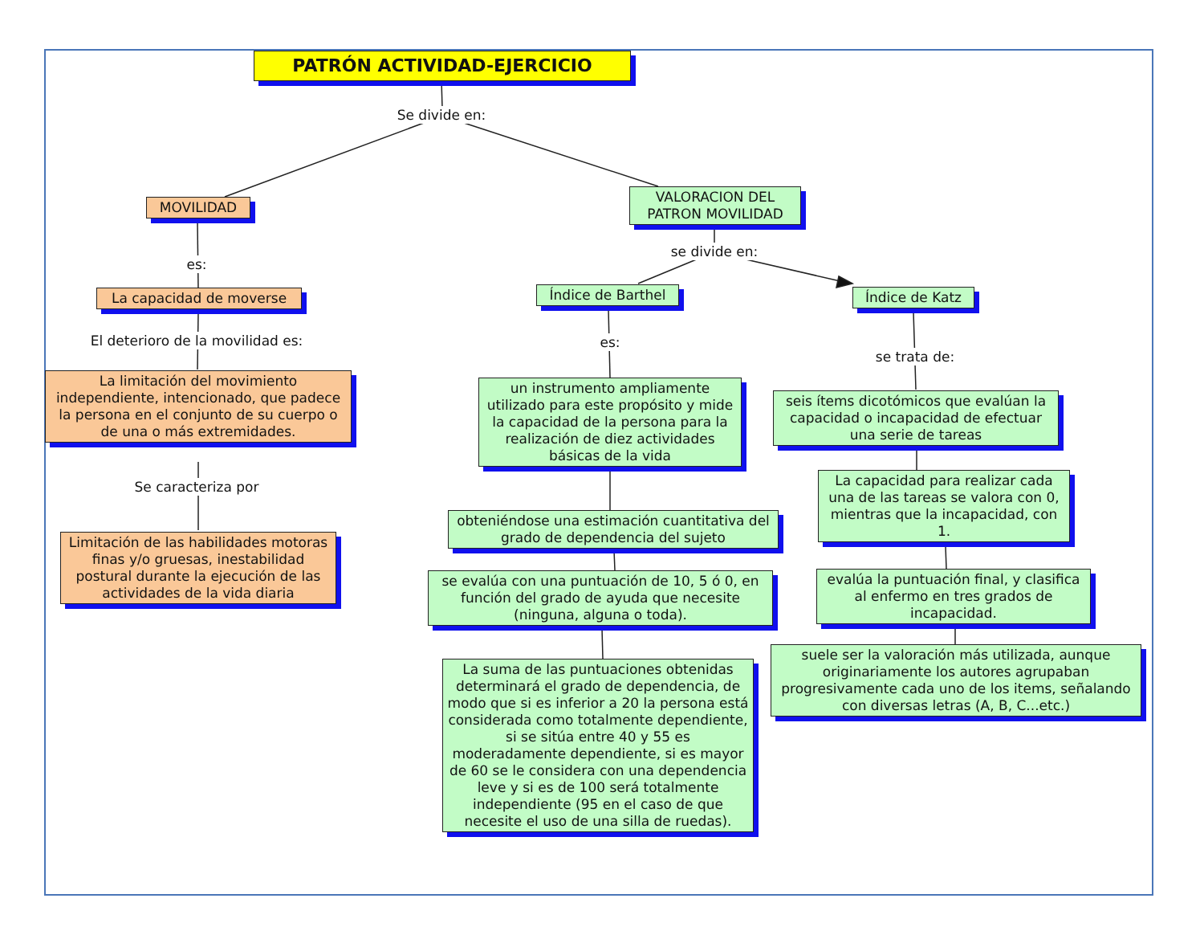PATRÓN ACTIVIDAD-EJERCICIO
Se divide en:
MOVILIDAD
es:
La capacidad de moverse
El deterioro de la movilidad es:
La limitación del movimiento independiente, intencionado, que padece la persona en el conjunto de su cuerpo o de una o más extremidades.
Se caracteriza por
Limitación de las habilidades motoras finas y/o gruesas, inestabilidad postural durante la ejecución de las actividades de la vida diaria
VALORACION DEL PATRON MOVILIDAD
se divide en:
Índice de Barthel Índice de Katz
es:
se trata de:
un instrumento ampliamente utilizado para este propósito y mide la capacidad de la persona para la realización de diez actividades básicas de la vida
seis ítems dicotómicos que evalúan la capacidad o incapacidad de efectuar una serie de tareas
La capacidad para realizar cada una de las tareas se valora con 0, mientras que la incapacidad, con 1.
obteniéndose una estimación cuantitativa del grado de dependencia del sujeto
se evalúa con una puntuación de 10, 5 ó 0, en función del grado de ayuda que necesite (ninguna, alguna o toda).
evalúa la puntuación final, y clasifica al enfermo en tres grados de incapacidad.
suele ser la valoración más utilizada, aunque originariamente los autores agrupaban progresivamente cada uno de los items, señalando con diversas letras (A, B, C...etc.)
La suma de las puntuaciones obtenidas determinará el grado de dependencia, de modo que si es inferior a 20 la persona está considerada como totalmente dependiente, si se sitúa entre 40 y 55 es moderadamente dependiente, si es mayor de 60 se le considera con una dependencia leve y si es de 100 será totalmente independiente (95 en el caso de que necesite el uso de una silla de ruedas).